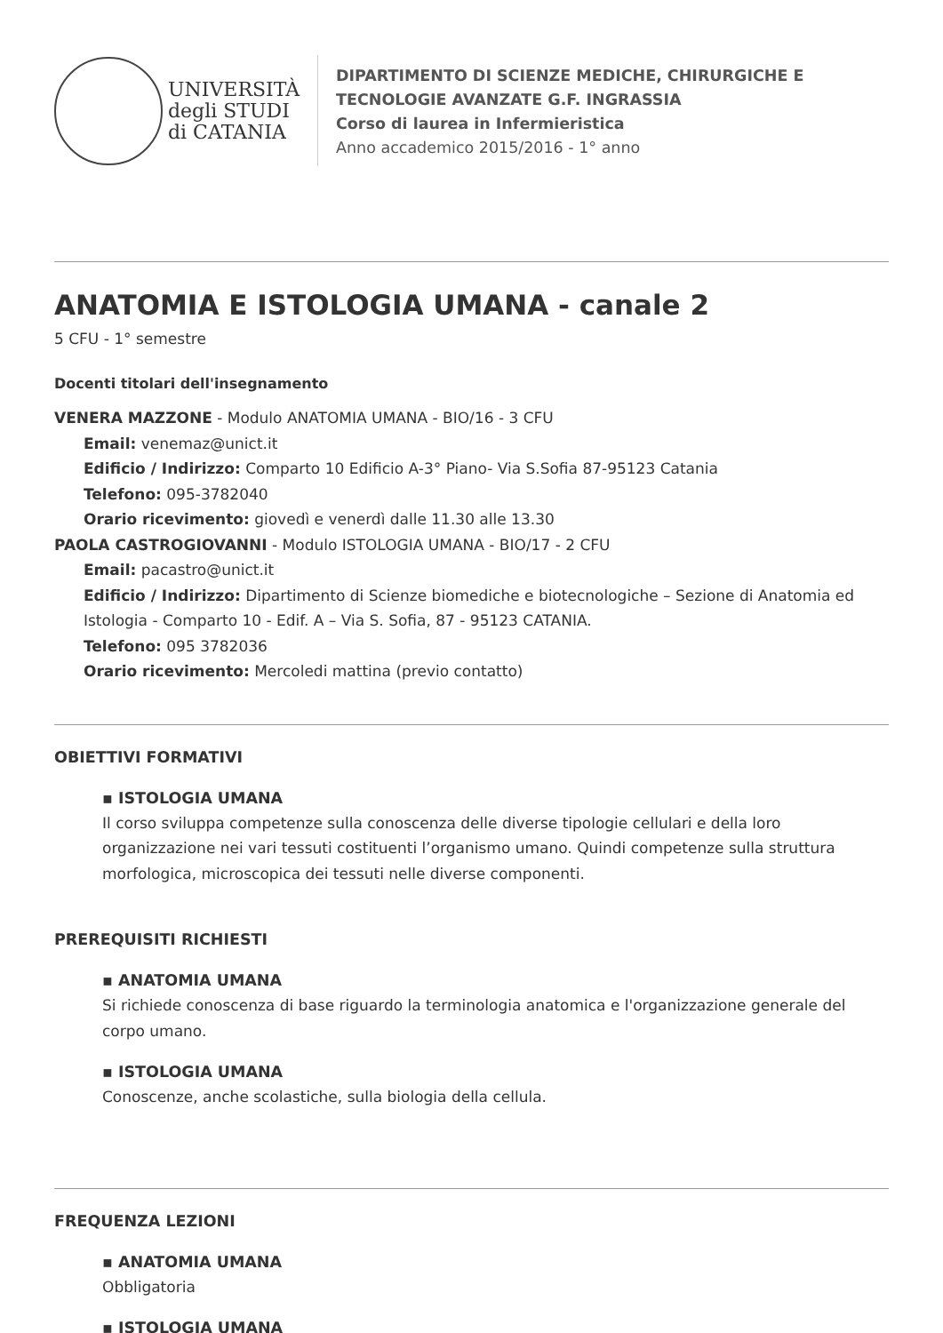UNIVERSITÀ
degli STUDI
di CATANIA
DIPARTIMENTO DI SCIENZE MEDICHE, CHIRURGICHE E
TECNOLOGIE AVANZATE G.F. INGRASSIA
Corso di laurea in Infermieristica
Anno accademico 2015/2016 - 1° anno
ANATOMIA E ISTOLOGIA UMANA - canale 2
5 CFU - 1° semestre
Docenti titolari dell'insegnamento
VENERA MAZZONE - Modulo ANATOMIA UMANA - BIO/16 - 3 CFU
Email: venemaz@unict.it
Edificio / Indirizzo: Comparto 10 Edificio A-3° Piano- Via S.Sofia 87-95123 Catania
Telefono: 095-3782040
Orario ricevimento: giovedì e venerdì dalle 11.30 alle 13.30
PAOLA CASTROGIOVANNI - Modulo ISTOLOGIA UMANA - BIO/17 - 2 CFU
Email: pacastro@unict.it
Edificio / Indirizzo: Dipartimento di Scienze biomediche e biotecnologiche – Sezione di Anatomia ed Istologia - Comparto 10 - Edif. A – Via S. Sofia, 87 - 95123 CATANIA.
Telefono: 095 3782036
Orario ricevimento: Mercoledi mattina (previo contatto)
OBIETTIVI FORMATIVI
▪ ISTOLOGIA UMANA
Il corso sviluppa competenze sulla conoscenza delle diverse tipologie cellulari e della loro organizzazione nei vari tessuti costituenti l’organismo umano. Quindi competenze sulla struttura morfologica, microscopica dei tessuti nelle diverse componenti.
PREREQUISITI RICHIESTI
▪ ANATOMIA UMANA
Si richiede conoscenza di base riguardo la terminologia anatomica e l'organizzazione generale del corpo umano.
▪ ISTOLOGIA UMANA
Conoscenze, anche scolastiche, sulla biologia della cellula.
FREQUENZA LEZIONI
▪ ANATOMIA UMANA
Obbligatoria
▪ ISTOLOGIA UMANA